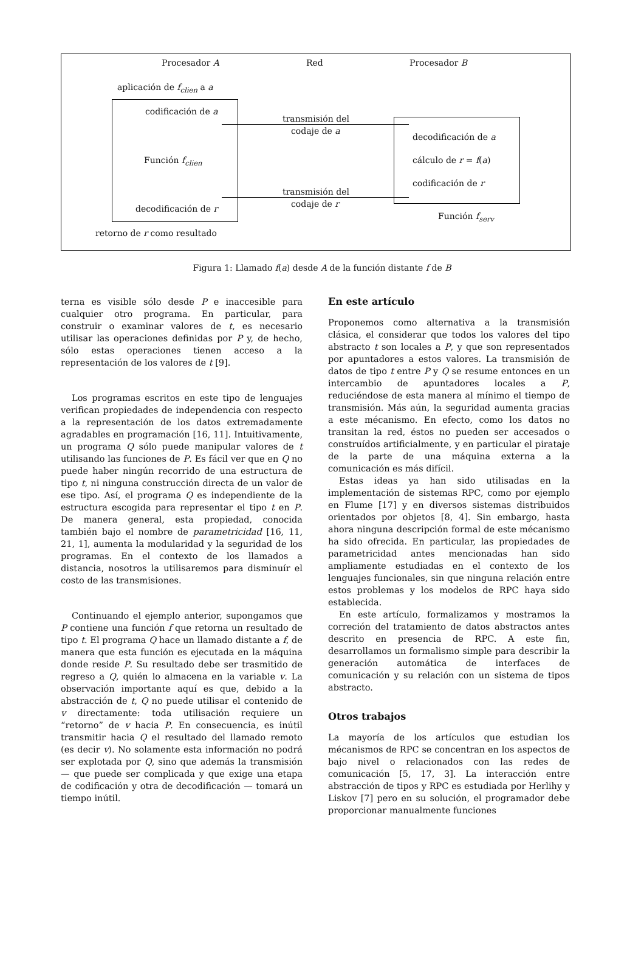Procesador A Red Procesador B
aplicación de f<sub>clien</sub> a a
codificación de a
transmisión del
codaje de a
decodificación de a
Función f<sub>clien</sub> cálculo de r = f(a)
codificación de r
transmisión del
codaje de r
decodificación de r
Función f<sub>serv</sub>
retorno de r como resultado
Figura 1: Llamado f(a) desde A de la función distante f de B
terna es visible sólo desde P e inaccesible para cualquier otro programa. En particular, para construir o examinar valores de t, es necesario utilisar las operaciones definidas por P y, de hecho, sólo estas operaciones tienen acceso a la representación de los valores de t [9].
Los programas escritos en este tipo de lenguajes verifican propiedades de independencia con respecto a la representación de los datos extremadamente agradables en programación [16, 11]. Intuitivamente, un programa Q sólo puede manipular valores de t utilisando las funciones de P. Es fácil ver que en Q no puede haber ningún recorrido de una estructura de tipo t, ni ninguna construcción directa de un valor de ese tipo. Así, el programa Q es independiente de la estructura escogida para representar el tipo t en P. De manera general, esta propiedad, conocida también bajo el nombre de parametricidad [16, 11, 21, 1], aumenta la modularidad y la seguridad de los programas. En el contexto de los llamados a distancia, nosotros la utilisaremos para disminuír el costo de las transmisiones.
Continuando el ejemplo anterior, supongamos que P contiene una función f que retorna un resultado de tipo t. El programa Q hace un llamado distante a f, de manera que esta función es ejecutada en la máquina donde reside P. Su resultado debe ser trasmitido de regreso a Q, quién lo almacena en la variable v. La observación importante aquí es que, debido a la abstracción de t, Q no puede utilisar el contenido de v directamente: toda utilisación requiere un “retorno” de v hacia P. En consecuencia, es inútil transmitir hacia Q el resultado del llamado remoto (es decir v). No solamente esta información no podrá ser explotada por Q, sino que además la transmisión — que puede ser complicada y que exige una etapa de codificación y otra de decodificación — tomará un tiempo inútil.
En este artículo
Proponemos como alternativa a la transmisión clásica, el considerar que todos los valores del tipo abstracto t son locales a P, y que son representados por apuntadores a estos valores. La transmisión de datos de tipo t entre P y Q se resume entonces en un intercambio de apuntadores locales a P, reduciéndose de esta manera al mínimo el tiempo de transmisión. Más aún, la seguridad aumenta gracias a este mécanismo. En efecto, como los datos no transitan la red, éstos no pueden ser accesados o construídos artificialmente, y en particular el pirataje de la parte de una máquina externa a la comunicación es más difícil.
Estas ideas ya han sido utilisadas en la implementación de sistemas RPC, como por ejemplo en Flume [17] y en diversos sistemas distribuidos orientados por objetos [8, 4]. Sin embargo, hasta ahora ninguna descripción formal de este mécanismo ha sido ofrecida. En particular, las propiedades de parametricidad antes mencionadas han sido ampliamente estudiadas en el contexto de los lenguajes funcionales, sin que ninguna relación entre estos problemas y los modelos de RPC haya sido establecida.
En este artículo, formalizamos y mostramos la correción del tratamiento de datos abstractos antes descrito en presencia de RPC. A este fin, desarrollamos un formalismo simple para describir la generación automática de interfaces de comunicación y su relación con un sistema de tipos abstracto.
Otros trabajos
La mayoría de los artículos que estudian los mécanismos de RPC se concentran en los aspectos de bajo nivel o relacionados con las redes de comunicación [5, 17, 3]. La interacción entre abstracción de tipos y RPC es estudiada por Herlihy y Liskov [7] pero en su solución, el programador debe proporcionar manualmente funciones